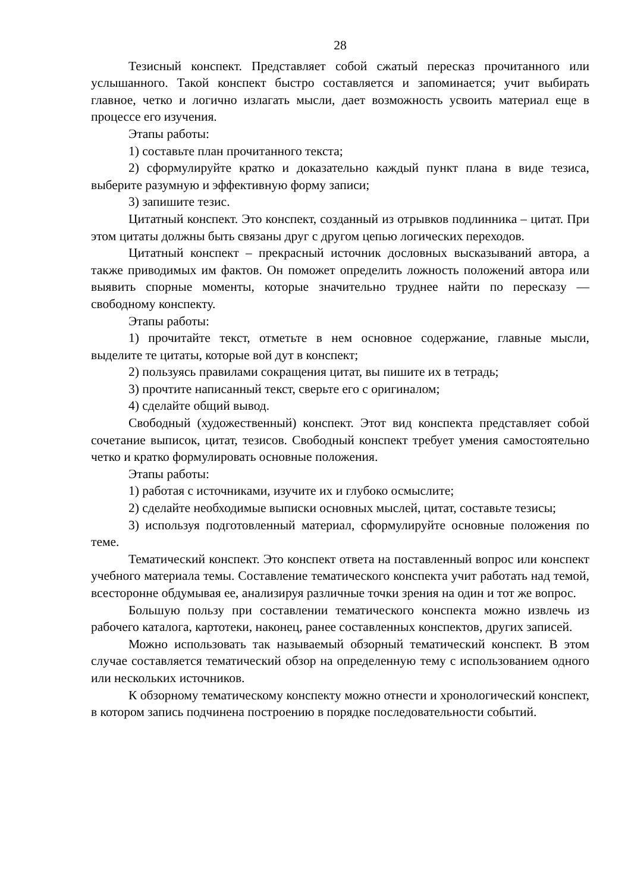28
Тезисный конспект. Представляет собой сжатый пересказ прочитанного или услышанного. Такой конспект быстро составляется и запоминается; учит выбирать главное, четко и логично излагать мысли, дает возможность усвоить материал еще в процессе его изучения.
Этапы работы:
1) составьте план прочитанного текста;
2) сформулируйте кратко и доказательно каждый пункт плана в виде тезиса, выберите разумную и эффективную форму записи;
3) запишите тезис.
Цитатный конспект. Это конспект, созданный из отрывков подлинника – цитат. При этом цитаты должны быть связаны друг с другом цепью логических переходов.
Цитатный конспект – прекрасный источник дословных высказываний автора, а также приводимых им фактов. Он поможет определить ложность положений автора или выявить спорные моменты, которые значительно труднее найти по пересказу — свободному конспекту.
Этапы работы:
1) прочитайте текст, отметьте в нем основное содержание, главные мысли, выделите те цитаты, которые вой дут в конспект;
2) пользуясь правилами сокращения цитат, вы пишите их в тетрадь;
3) прочтите написанный текст, сверьте его с оригиналом;
4) сделайте общий вывод.
Свободный (художественный) конспект. Этот вид конспекта представляет собой сочетание выписок, цитат, тезисов. Свободный конспект требует умения самостоятельно четко и кратко формулировать основные положения.
Этапы работы:
1) работая с источниками, изучите их и глубоко осмыслите;
2) сделайте необходимые выписки основных мыслей, цитат, составьте тезисы;
3) используя подготовленный материал, сформулируйте основные положения по теме.
Тематический конспект. Это конспект ответа на поставленный вопрос или конспект учебного материала темы. Составление тематического конспекта учит работать над темой, всесторонне обдумывая ее, анализируя различные точки зрения на один и тот же вопрос.
Большую пользу при составлении тематического конспекта можно извлечь из рабочего каталога, картотеки, наконец, ранее составленных конспектов, других записей.
Можно использовать так называемый обзорный тематический конспект. В этом случае составляется тематический обзор на определенную тему с использованием одного или нескольких источников.
К обзорному тематическому конспекту можно отнести и хронологический конспект, в котором запись подчинена построению в порядке последовательности событий.